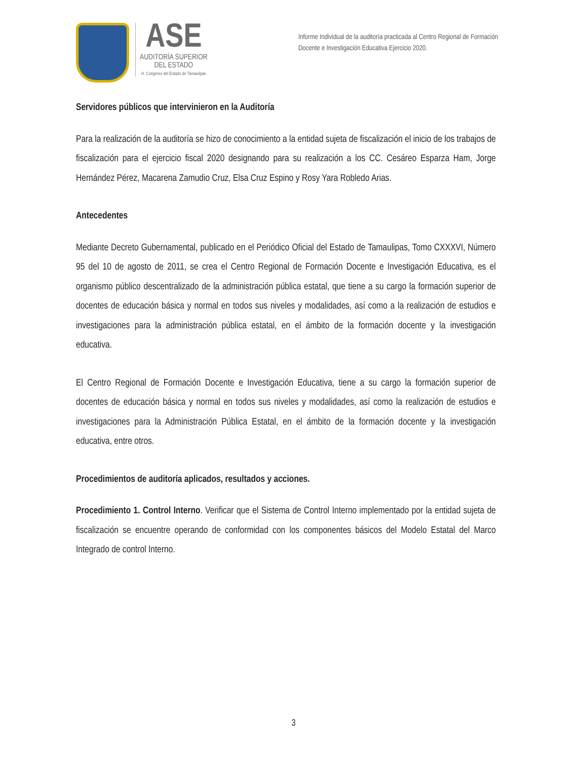ASE
AUDITORÍA SUPERIOR
DEL ESTADO
H. Congreso del Estado de Tamaulipas
Informe Individual de la auditoría practicada al Centro Regional de Formación Docente e Investigación Educativa Ejercicio 2020.
Servidores públicos que intervinieron en la Auditoría
Para la realización de la auditoría se hizo de conocimiento a la entidad sujeta de fiscalización el inicio de los trabajos de fiscalización para el ejercicio fiscal 2020 designando para su realización a los CC. Cesáreo Esparza Ham, Jorge Hernández Pérez, Macarena Zamudio Cruz, Elsa Cruz Espino y Rosy Yara Robledo Arias.
Antecedentes
Mediante Decreto Gubernamental, publicado en el Periódico Oficial del Estado de Tamaulipas, Tomo CXXXVI, Número 95 del 10 de agosto de 2011, se crea el Centro Regional de Formación Docente e Investigación Educativa, es el organismo público descentralizado de la administración pública estatal, que tiene a su cargo la formación superior de docentes de educación básica y normal en todos sus niveles y modalidades, así como a la realización de estudios e investigaciones para la administración pública estatal, en el ámbito de la formación docente y la investigación educativa.
El Centro Regional de Formación Docente e Investigación Educativa, tiene a su cargo la formación superior de docentes de educación básica y normal en todos sus niveles y modalidades, así como la realización de estudios e investigaciones para la Administración Pública Estatal, en el ámbito de la formación docente y la investigación educativa, entre otros.
Procedimientos de auditoría aplicados, resultados y acciones.
Procedimiento 1. Control Interno. Verificar que el Sistema de Control Interno implementado por la entidad sujeta de fiscalización se encuentre operando de conformidad con los componentes básicos del Modelo Estatal del Marco Integrado de control Interno.
3